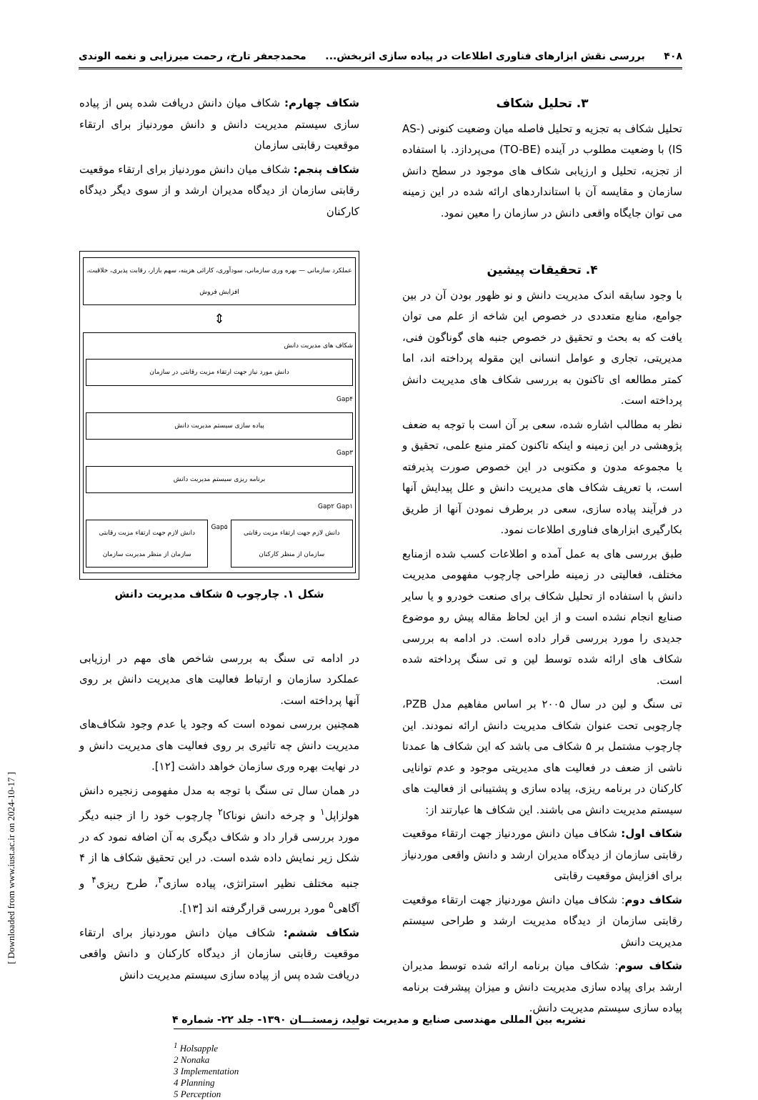۴۰۸ بررسی نقش ابزارهای فناوری اطلاعات در پیاده سازی اثربخش... محمدجعفر تارخ، رحمت میرزایی و نغمه الوندی
۳. تحلیل شکاف
تحلیل شکاف به تجزیه و تحلیل فاصله میان وضعیت کنونی (AS-IS) با وضعیت مطلوب در آینده (TO-BE) می‌پردازد. با استفاده از تجزیه، تحلیل و ارزیابی شکاف های موجود در سطح دانش سازمان و مقایسه آن با استانداردهای ارائه شده در این زمینه می توان جایگاه واقعی دانش در سازمان را معین نمود.
۴. تحقیقات پیشین
با وجود سابقه اندک مدیریت دانش و نو ظهور بودن آن در بین جوامع، منابع متعددی در خصوص این شاخه از علم می توان یافت که به بحث و تحقیق در خصوص جنبه های گوناگون فنی، مدیریتی، تجاری و عوامل انسانی این مقوله پرداخته اند، اما کمتر مطالعه ای تاکنون به بررسی شکاف های مدیریت دانش پرداخته است.
نظر به مطالب اشاره شده، سعی بر آن است با توجه به ضعف پژوهشی در این زمینه و اینکه تاکنون کمتر منبع علمی، تحقیق و یا مجموعه مدون و مکتوبی در این خصوص صورت پذیرفته است، با تعریف شکاف های مدیریت دانش و علل پیدایش آنها در فرآیند پیاده سازی، سعی در برطرف نمودن آنها از طریق بکارگیری ابزارهای فناوری اطلاعات نمود.
طبق بررسی های به عمل آمده و اطلاعات کسب شده ازمنابع مختلف، فعالیتی در زمینه طراحی چارچوب مفهومی مدیریت دانش با استفاده از تحلیل شکاف برای صنعت خودرو و یا سایر صنایع انجام نشده است و از این لحاظ مقاله پیش رو موضوع جدیدی را مورد بررسی قرار داده است. در ادامه به بررسی شکاف های ارائه شده توسط لین و تی سنگ پرداخته شده است.
تی سنگ و لین در سال ۲۰۰۵ بر اساس مفاهیم مدل PZB، چارچوبی تحت عنوان شکاف مدیریت دانش ارائه نمودند. این چارچوب مشتمل بر ۵ شکاف می باشد که این شکاف ها عمدتا ناشی از ضعف در فعالیت های مدیریتی موجود و عدم توانایی کارکنان در برنامه ریزی، پیاده سازی و پشتیبانی از فعالیت های سیستم مدیریت دانش می باشند. این شکاف ها عبارتند از:
شکاف اول: شکاف میان دانش موردنیاز جهت ارتقاء موقعیت رقابتی سازمان از دیدگاه مدیران ارشد و دانش واقعی موردنیاز برای افزایش موقعیت رقابتی
شکاف دوم: شکاف میان دانش موردنیاز جهت ارتقاء موقعیت رقابتی سازمان از دیدگاه مدیریت ارشد و طراحی سیستم مدیریت دانش
شکاف سوم: شکاف میان برنامه ارائه شده توسط مدیران ارشد برای پیاده سازی مدیریت دانش و میزان پیشرفت برنامه پیاده سازی سیستم مدیریت دانش.
شکاف چهارم: شکاف میان دانش دریافت شده پس از پیاده سازی سیستم مدیریت دانش و دانش موردنیاز برای ارتقاء موقعیت رقابتی سازمان
شکاف پنجم: شکاف میان دانش موردنیاز برای ارتقاء موقعیت رقابتی سازمان از دیدگاه مدیران ارشد و از سوی دیگر دیدگاه کارکنان
عملکرد سازمانی — بهره وری سازمانی، سودآوری، کارائی هزینه، سهم بازار، رقابت پذیری، خلاقیت، افزایش فروش
⇕
شکاف های مدیریت دانش
دانش مورد نیاز جهت ارتقاء مزیت رقابتی در سازمان
Gap۴
پیاده سازی سیستم مدیریت دانش
Gap۳
برنامه ریزی سیستم مدیریت دانش
Gap۲ Gap۱
دانش لازم جهت ارتقاء مزیت رقابتی سازمان از منظر کارکنان
Gap۵
دانش لازم جهت ارتقاء مزیت رقابتی سازمان از منظر مدیریت سازمان
شکل ۱. چارچوب ۵ شکاف مدیریت دانش
در ادامه تی سنگ به بررسی شاخص های مهم در ارزیابی عملکرد سازمان و ارتباط فعالیت های مدیریت دانش بر روی آنها پرداخته است.
همچنین بررسی نموده است که وجود یا عدم وجود شکاف‌های مدیریت دانش چه تاثیری بر روی فعالیت های مدیریت دانش و در نهایت بهره وری سازمان خواهد داشت [۱۲].
در همان سال تی سنگ با توجه به مدل مفهومی زنجیره دانش هولزاپل<sup>۱</sup> و چرخه دانش نوناکا<sup>۲</sup> چارچوب خود را از جنبه دیگر مورد بررسی قرار داد و شکاف دیگری به آن اضافه نمود که در شکل زیر نمایش داده شده است. در این تحقیق شکاف ها از ۴ جنبه مختلف نظیر استراتژی، پیاده سازی<sup>۳</sup>، طرح ریزی<sup>۴</sup> و آگاهی<sup>۵</sup> مورد بررسی قرارگرفته اند [۱۳].
شکاف ششم: شکاف میان دانش موردنیاز برای ارتقاء موقعیت رقابتی سازمان از دیدگاه کارکنان و دانش واقعی دریافت شده پس از پیاده سازی سیستم مدیریت دانش
<sup>1</sup> Holsapple
2 Nonaka
3 Implementation
4 Planning
5 Perception
نشریه بین المللی مهندسی صنایع و مدیریت تولید، زمستـــان ۱۳۹۰- جلد ۲۲- شماره ۴
[ Downloaded from www.iust.ac.ir on 2024-10-17 ]